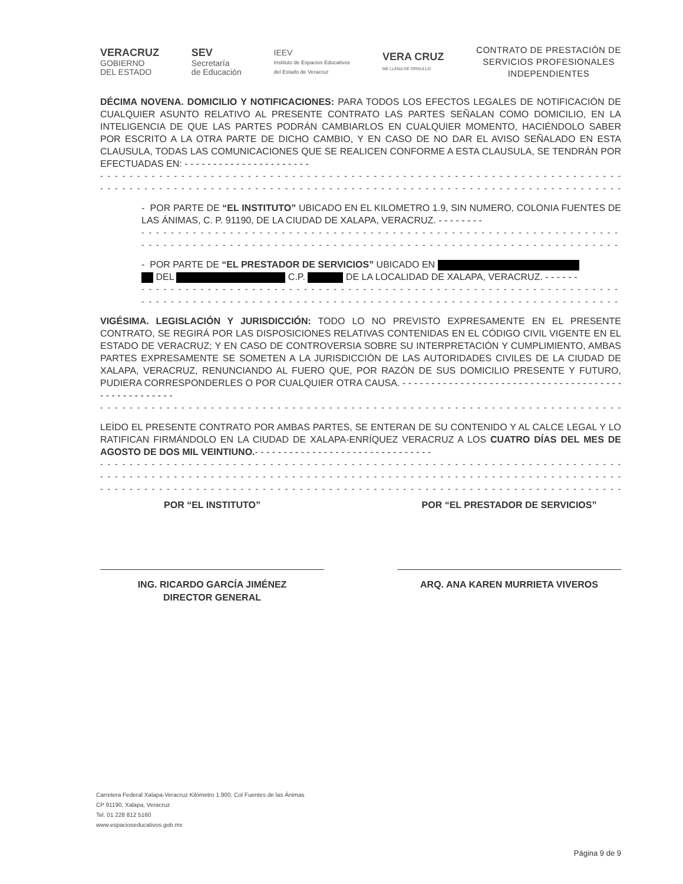VERACRUZ
GOBIERNO
DEL ESTADO
SEV
Secretaría
de Educación
IEEV
Instituto de Espacios Educativos
del Estado de Veracruz
VERA CRUZ
ME LLENA DE ORGULLO
CONTRATO DE PRESTACIÓN DE
SERVICIOS PROFESIONALES
INDEPENDIENTES
DÉCIMA NOVENA. DOMICILIO Y NOTIFICACIONES: PARA TODOS LOS EFECTOS LEGALES DE NOTIFICACIÓN DE CUALQUIER ASUNTO RELATIVO AL PRESENTE CONTRATO LAS PARTES SEÑALAN COMO DOMICILIO, EN LA INTELIGENCIA DE QUE LAS PARTES PODRÁN CAMBIARLOS EN CUALQUIER MOMENTO, HACIÉNDOLO SABER POR ESCRITO A LA OTRA PARTE DE DICHO CAMBIO, Y EN CASO DE NO DAR EL AVISO SEÑALADO EN ESTA CLAUSULA, TODAS LAS COMUNICACIONES QUE SE REALICEN CONFORME A ESTA CLAUSULA, SE TENDRÁN POR EFECTUADAS EN: - - - - - - - - - - - - - - - - - - - - - -
- - - - - - - - - - - - - - - - - - - - - - - - - - - - - - - - - - - - - - - - - - - - - - - - - - - - - - - - - - - - - - - - - - - - - - - - - - -
- - - - - - - - - - - - - - - - - - - - - - - - - - - - - - - - - - - - - - - - - - - - - - - - - - - - - - - - - - - - - - - - - - - - - - - - - - -
- POR PARTE DE “EL INSTITUTO” UBICADO EN EL KILOMETRO 1.9, SIN NUMERO, COLONIA FUENTES DE LAS ÁNIMAS, C. P. 91190, DE LA CIUDAD DE XALAPA, VERACRUZ. - - - - - - - -
- - - - - - - - - - - - - - - - - - - - - - - - - - - - - - - - - - - - - - - - - - - - - - - - - - - - - - - - - - - - - - - - - -
- - - - - - - - - - - - - - - - - - - - - - - - - - - - - - - - - - - - - - - - - - - - - - - - - - - - - - - - - - - - - - - - - -
- POR PARTE DE “EL PRESTADOR DE SERVICIOS” UBICADO EN
DEL C.P. DE LA LOCALIDAD DE XALAPA, VERACRUZ. - - - - - -
- - - - - - - - - - - - - - - - - - - - - - - - - - - - - - - - - - - - - - - - - - - - - - - - - - - - - - - - - - - - - - - - - -
- - - - - - - - - - - - - - - - - - - - - - - - - - - - - - - - - - - - - - - - - - - - - - - - - - - - - - - - - - - - - - - - - -
VIGÉSIMA. LEGISLACIÓN Y JURISDICCIÓN: TODO LO NO PREVISTO EXPRESAMENTE EN EL PRESENTE CONTRATO, SE REGIRÁ POR LAS DISPOSICIONES RELATIVAS CONTENIDAS EN EL CÓDIGO CIVIL VIGENTE EN EL ESTADO DE VERACRUZ; Y EN CASO DE CONTROVERSIA SOBRE SU INTERPRETACIÓN Y CUMPLIMIENTO, AMBAS PARTES EXPRESAMENTE SE SOMETEN A LA JURISDICCIÓN DE LAS AUTORIDADES CIVILES DE LA CIUDAD DE XALAPA, VERACRUZ, RENUNCIANDO AL FUERO QUE, POR RAZÓN DE SUS DOMICILIO PRESENTE Y FUTURO, PUDIERA CORRESPONDERLES O POR CUALQUIER OTRA CAUSA. - - - - - - - - - - - - - - - - - - - - - - - - - - - - - - - - - - - - - - - - - - - - - - - - - - -
- - - - - - - - - - - - - - - - - - - - - - - - - - - - - - - - - - - - - - - - - - - - - - - - - - - - - - - - - - - - - - - - - - - - - - - - - - -
LEÍDO EL PRESENTE CONTRATO POR AMBAS PARTES, SE ENTERAN DE SU CONTENIDO Y AL CALCE LEGAL Y LO RATIFICAN FIRMÁNDOLO EN LA CIUDAD DE XALAPA-ENRÍQUEZ VERACRUZ A LOS CUATRO DÍAS DEL MES DE AGOSTO DE DOS MIL VEINTIUNO.- - - - - - - - - - - - - - - - - - - - - - - - - - - - - - -
- - - - - - - - - - - - - - - - - - - - - - - - - - - - - - - - - - - - - - - - - - - - - - - - - - - - - - - - - - - - - - - - - - - - - - - - - - -
- - - - - - - - - - - - - - - - - - - - - - - - - - - - - - - - - - - - - - - - - - - - - - - - - - - - - - - - - - - - - - - - - - - - - - - - - - -
- - - - - - - - - - - - - - - - - - - - - - - - - - - - - - - - - - - - - - - - - - - - - - - - - - - - - - - - - - - - - - - - - - - - - - - - - - -
POR “EL INSTITUTO”
ING. RICARDO GARCÍA JIMÉNEZ
DIRECTOR GENERAL
POR “EL PRESTADOR DE SERVICIOS”
ARQ. ANA KAREN MURRIETA VIVEROS
Carretera Federal Xalapa-Veracruz Kilómetro 1.900, Col Fuentes de las Ánimas
CP 91190, Xalapa, Veracruz
Tel. 01 228 812 5160
www.espacioseducativos.gob.mx
Página 9 de 9